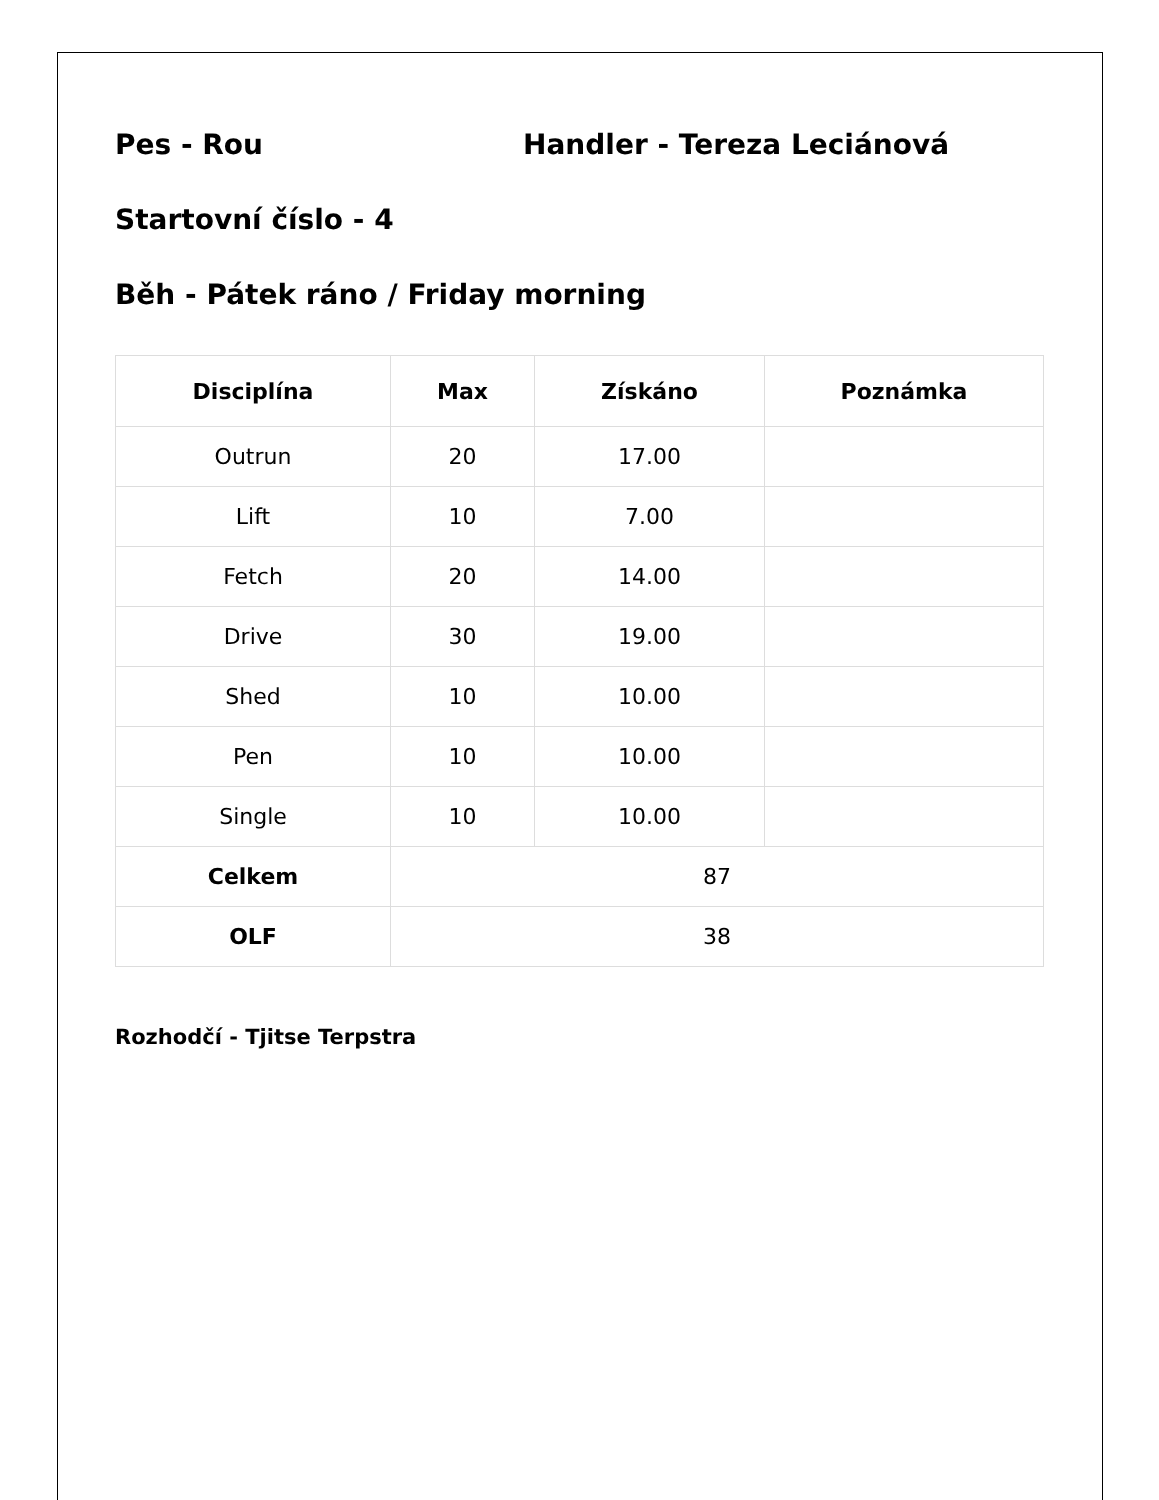Pes - Rou Handler - Tereza Leciánová
Startovní číslo - 4
Běh - Pátek ráno / Friday morning
| Disciplína | Max | Získáno | Poznámka |
| --- | --- | --- | --- |
| Outrun | 20 | 17.00 | |
| Lift | 10 | 7.00 | |
| Fetch | 20 | 14.00 | |
| Drive | 30 | 19.00 | |
| Shed | 10 | 10.00 | |
| Pen | 10 | 10.00 | |
| Single | 10 | 10.00 | |
| Celkem | 87 | | |
| OLF | 38 | | |
Rozhodčí - Tjitse Terpstra